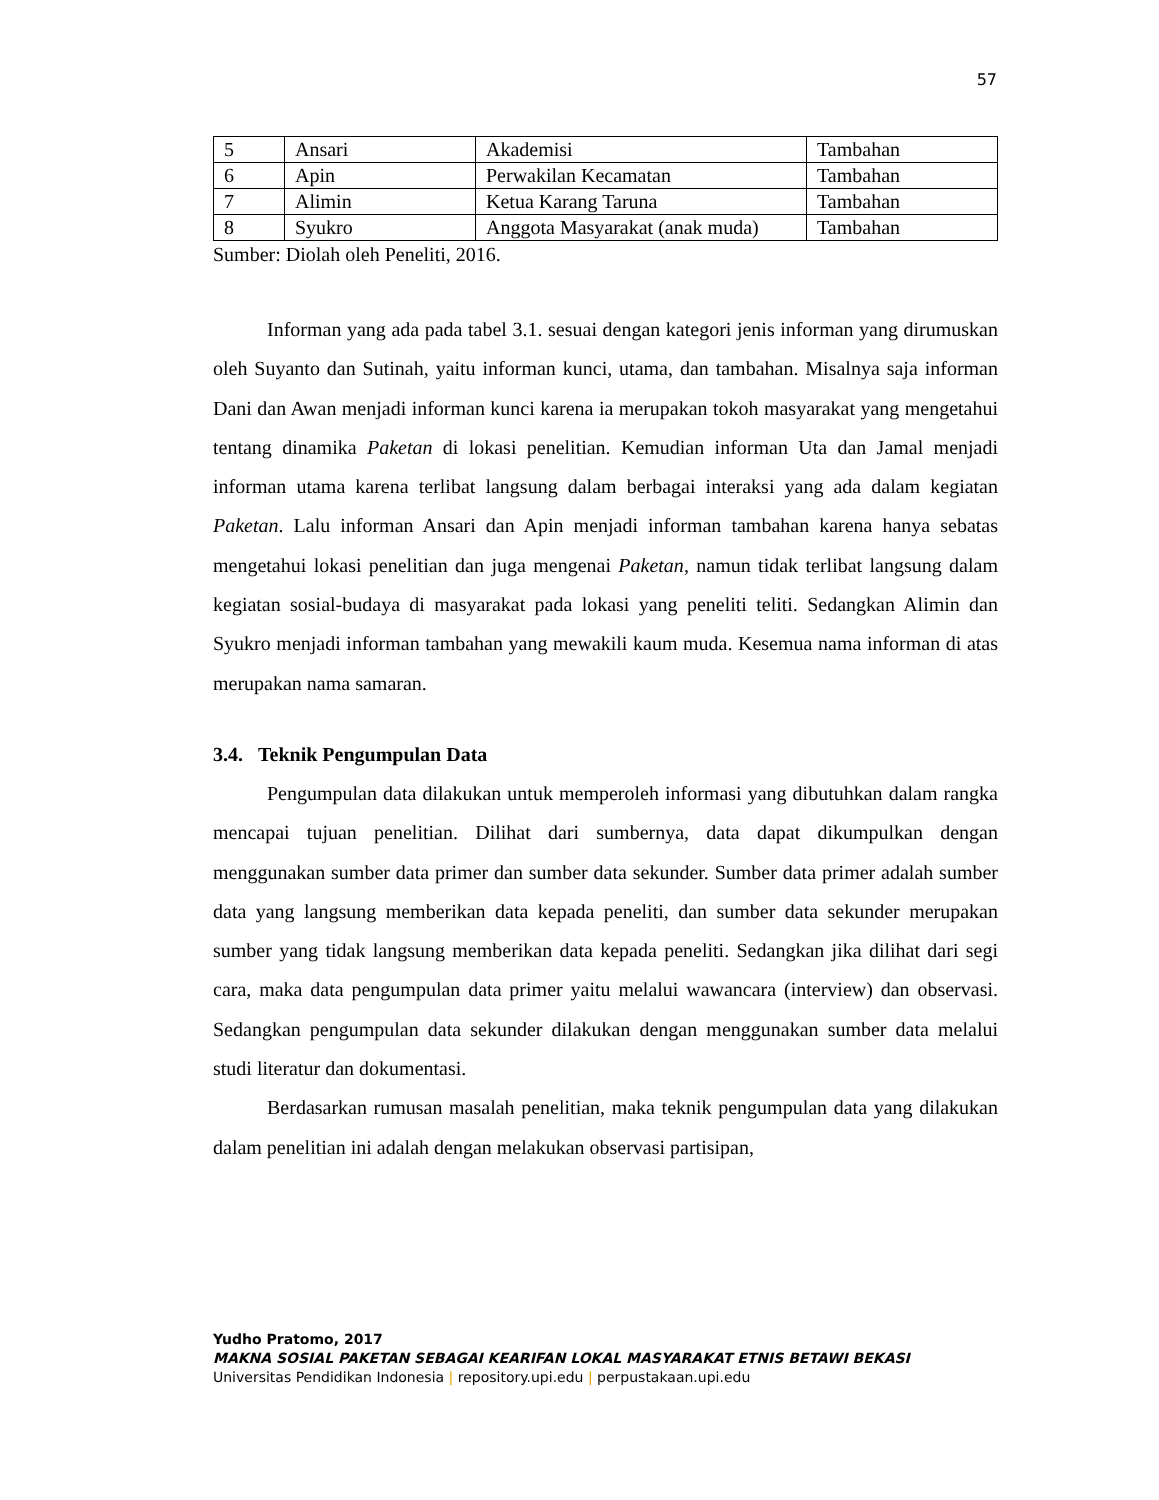57
| 5 | Ansari | Akademisi | Tambahan |
| 6 | Apin | Perwakilan Kecamatan | Tambahan |
| 7 | Alimin | Ketua Karang Taruna | Tambahan |
| 8 | Syukro | Anggota Masyarakat (anak muda) | Tambahan |
Sumber: Diolah oleh Peneliti, 2016.
Informan yang ada pada tabel 3.1. sesuai dengan kategori jenis informan yang dirumuskan oleh Suyanto dan Sutinah, yaitu informan kunci, utama, dan tambahan. Misalnya saja informan Dani dan Awan menjadi informan kunci karena ia merupakan tokoh masyarakat yang mengetahui tentang dinamika Paketan di lokasi penelitian. Kemudian informan Uta dan Jamal menjadi informan utama karena terlibat langsung dalam berbagai interaksi yang ada dalam kegiatan Paketan. Lalu informan Ansari dan Apin menjadi informan tambahan karena hanya sebatas mengetahui lokasi penelitian dan juga mengenai Paketan, namun tidak terlibat langsung dalam kegiatan sosial-budaya di masyarakat pada lokasi yang peneliti teliti. Sedangkan Alimin dan Syukro menjadi informan tambahan yang mewakili kaum muda. Kesemua nama informan di atas merupakan nama samaran.
3.4. Teknik Pengumpulan Data
Pengumpulan data dilakukan untuk memperoleh informasi yang dibutuhkan dalam rangka mencapai tujuan penelitian. Dilihat dari sumbernya, data dapat dikumpulkan dengan menggunakan sumber data primer dan sumber data sekunder. Sumber data primer adalah sumber data yang langsung memberikan data kepada peneliti, dan sumber data sekunder merupakan sumber yang tidak langsung memberikan data kepada peneliti. Sedangkan jika dilihat dari segi cara, maka data pengumpulan data primer yaitu melalui wawancara (interview) dan observasi. Sedangkan pengumpulan data sekunder dilakukan dengan menggunakan sumber data melalui studi literatur dan dokumentasi.
Berdasarkan rumusan masalah penelitian, maka teknik pengumpulan data yang dilakukan dalam penelitian ini adalah dengan melakukan observasi partisipan,
Yudho Pratomo, 2017
MAKNA SOSIAL PAKETAN SEBAGAI KEARIFAN LOKAL MASYARAKAT ETNIS BETAWI BEKASI
Universitas Pendidikan Indonesia | repository.upi.edu | perpustakaan.upi.edu